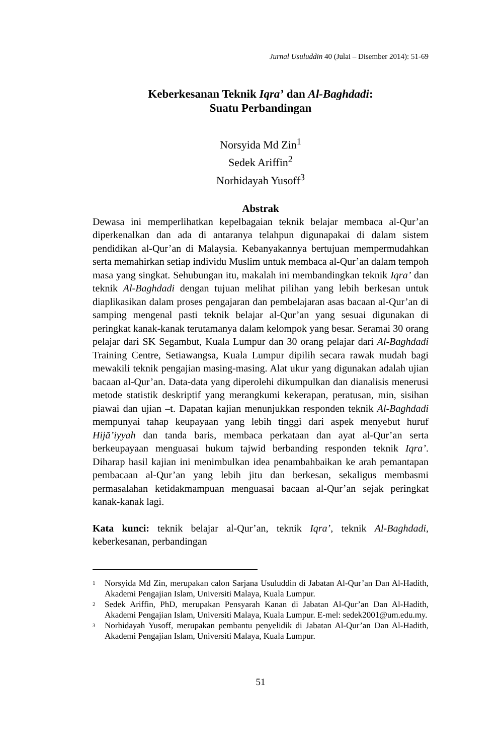Jurnal Usuluddin 40 (Julai – Disember 2014): 51-69
Keberkesanan Teknik Iqra’ dan Al-Baghdadi:
Suatu Perbandingan
Norsyida Md Zin<sup>1</sup>
Sedek Ariffin<sup>2</sup>
Norhidayah Yusoff<sup>3</sup>
Abstrak
Dewasa ini memperlihatkan kepelbagaian teknik belajar membaca al-Qur’an diperkenalkan dan ada di antaranya telahpun digunapakai di dalam sistem pendidikan al-Qur’an di Malaysia. Kebanyakannya bertujuan mempermudahkan serta memahirkan setiap individu Muslim untuk membaca al-Qur’an dalam tempoh masa yang singkat. Sehubungan itu, makalah ini membandingkan teknik Iqra’ dan teknik Al-Baghdadi dengan tujuan melihat pilihan yang lebih berkesan untuk diaplikasikan dalam proses pengajaran dan pembelajaran asas bacaan al-Qur’an di samping mengenal pasti teknik belajar al-Qur’an yang sesuai digunakan di peringkat kanak-kanak terutamanya dalam kelompok yang besar. Seramai 30 orang pelajar dari SK Segambut, Kuala Lumpur dan 30 orang pelajar dari Al-Baghdadi Training Centre, Setiawangsa, Kuala Lumpur dipilih secara rawak mudah bagi mewakili teknik pengajian masing-masing. Alat ukur yang digunakan adalah ujian bacaan al-Qur’an. Data-data yang diperolehi dikumpulkan dan dianalisis menerusi metode statistik deskriptif yang merangkumi kekerapan, peratusan, min, sisihan piawai dan ujian –t. Dapatan kajian menunjukkan responden teknik Al-Baghdadi mempunyai tahap keupayaan yang lebih tinggi dari aspek menyebut huruf Hijā’iyyah dan tanda baris, membaca perkataan dan ayat al-Qur’an serta berkeupayaan menguasai hukum tajwid berbanding responden teknik Iqra’. Diharap hasil kajian ini menimbulkan idea penambahbaikan ke arah pemantapan pembacaan al-Qur’an yang lebih jitu dan berkesan, sekaligus membasmi permasalahan ketidakmampuan menguasai bacaan al-Qur’an sejak peringkat kanak-kanak lagi.
Kata kunci: teknik belajar al-Qur’an, teknik Iqra’, teknik Al-Baghdadi, keberkesanan, perbandingan
<sup>1</sup> Norsyida Md Zin, merupakan calon Sarjana Usuluddin di Jabatan Al-Qur’an Dan Al-Hadith, Akademi Pengajian Islam, Universiti Malaya, Kuala Lumpur.
<sup>2</sup> Sedek Ariffin, PhD, merupakan Pensyarah Kanan di Jabatan Al-Qur’an Dan Al-Hadith, Akademi Pengajian Islam, Universiti Malaya, Kuala Lumpur. E-mel: sedek2001@um.edu.my.
<sup>3</sup> Norhidayah Yusoff, merupakan pembantu penyelidik di Jabatan Al-Qur’an Dan Al-Hadith, Akademi Pengajian Islam, Universiti Malaya, Kuala Lumpur.
51